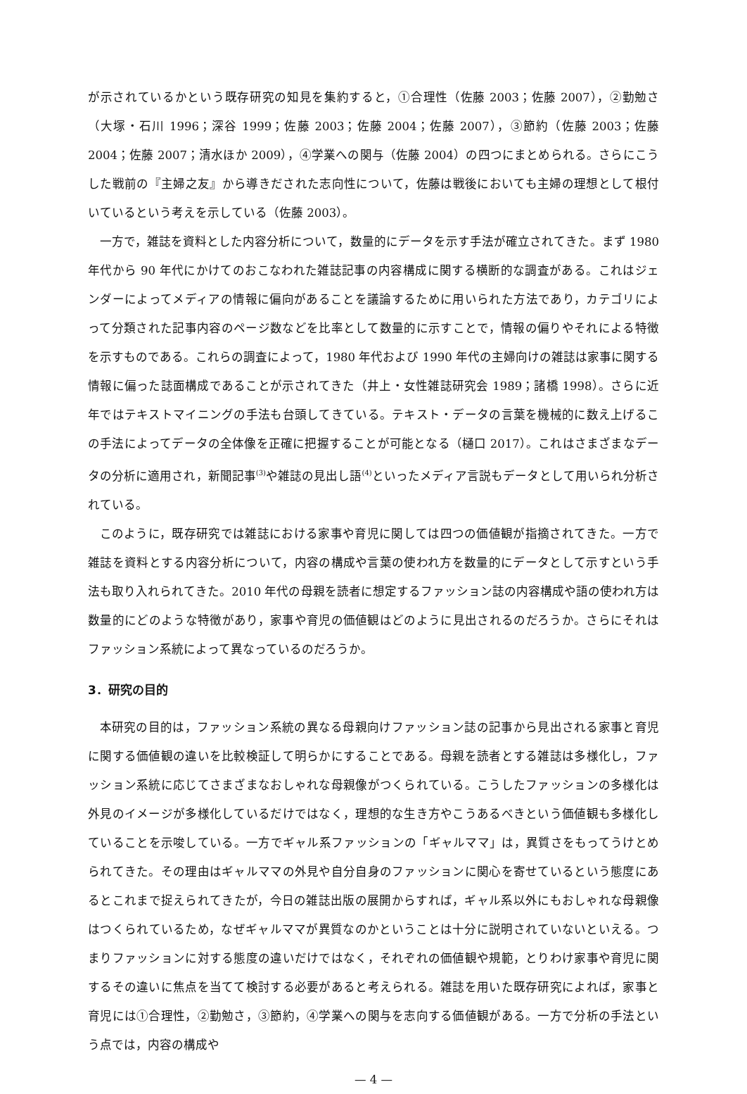が示されているかという既存研究の知見を集約すると，①合理性（佐藤 2003；佐藤 2007），②勤勉さ（大塚・石川 1996；深谷 1999；佐藤 2003；佐藤 2004；佐藤 2007），③節約（佐藤 2003；佐藤 2004；佐藤 2007；清水ほか 2009），④学業への関与（佐藤 2004）の四つにまとめられる。さらにこうした戦前の『主婦之友』から導きだされた志向性について，佐藤は戦後においても主婦の理想として根付いているという考えを示している（佐藤 2003）。
一方で，雑誌を資料とした内容分析について，数量的にデータを示す手法が確立されてきた。まず 1980 年代から 90 年代にかけてのおこなわれた雑誌記事の内容構成に関する横断的な調査がある。これはジェンダーによってメディアの情報に偏向があることを議論するために用いられた方法であり，カテゴリによって分類された記事内容のページ数などを比率として数量的に示すことで，情報の偏りやそれによる特徴を示すものである。これらの調査によって，1980 年代および 1990 年代の主婦向けの雑誌は家事に関する情報に偏った誌面構成であることが示されてきた（井上・女性雑誌研究会 1989；諸橋 1998）。さらに近年ではテキストマイニングの手法も台頭してきている。テキスト・データの言葉を機械的に数え上げるこの手法によってデータの全体像を正確に把握することが可能となる（樋口 2017）。これはさまざまなデータの分析に適用され，新聞記事<sup>(3)</sup>や雑誌の見出し語<sup>(4)</sup>といったメディア言説もデータとして用いられ分析されている。
このように，既存研究では雑誌における家事や育児に関しては四つの価値観が指摘されてきた。一方で雑誌を資料とする内容分析について，内容の構成や言葉の使われ方を数量的にデータとして示すという手法も取り入れられてきた。2010 年代の母親を読者に想定するファッション誌の内容構成や語の使われ方は数量的にどのような特徴があり，家事や育児の価値観はどのように見出されるのだろうか。さらにそれはファッション系統によって異なっているのだろうか。
3．研究の目的
本研究の目的は，ファッション系統の異なる母親向けファッション誌の記事から見出される家事と育児に関する価値観の違いを比較検証して明らかにすることである。母親を読者とする雑誌は多様化し，ファッション系統に応じてさまざまなおしゃれな母親像がつくられている。こうしたファッションの多様化は外見のイメージが多様化しているだけではなく，理想的な生き方やこうあるべきという価値観も多様化していることを示唆している。一方でギャル系ファッションの「ギャルママ」は，異質さをもってうけとめられてきた。その理由はギャルママの外見や自分自身のファッションに関心を寄せているという態度にあるとこれまで捉えられてきたが，今日の雑誌出版の展開からすれば，ギャル系以外にもおしゃれな母親像はつくられているため，なぜギャルママが異質なのかということは十分に説明されていないといえる。つまりファッションに対する態度の違いだけではなく，それぞれの価値観や規範，とりわけ家事や育児に関するその違いに焦点を当てて検討する必要があると考えられる。雑誌を用いた既存研究によれば，家事と育児には①合理性，②勤勉さ，③節約，④学業への関与を志向する価値観がある。一方で分析の手法という点では，内容の構成や
— 4 —